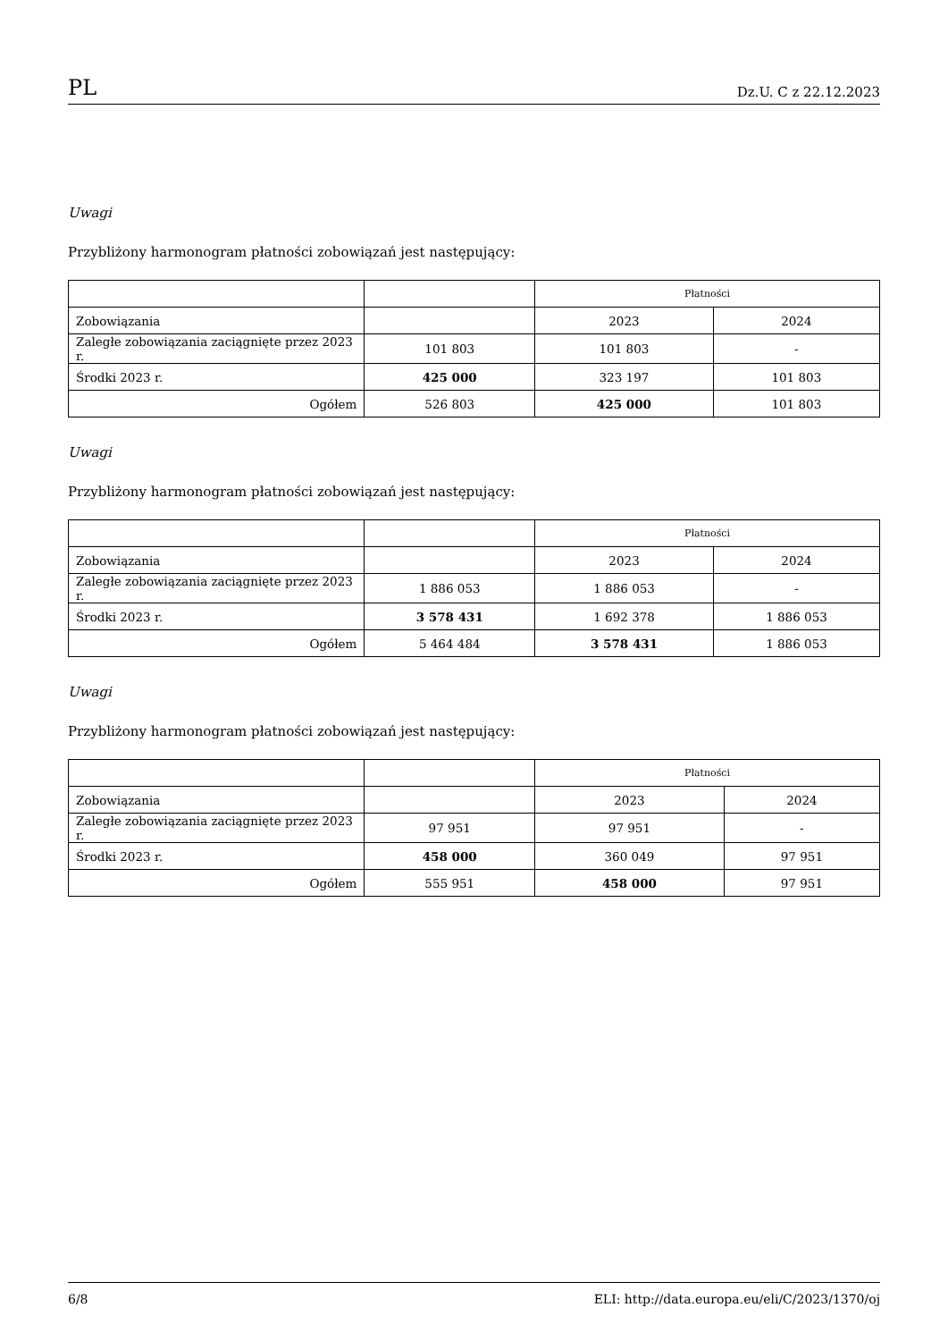PL Dz.U. C z 22.12.2023
Uwagi
Przybliżony harmonogram płatności zobowiązań jest następujący:
| | | Płatności | |
| --- | --- | --- | --- |
| Zobowiązania | | 2023 | 2024 |
| Zaległe zobowiązania zaciągnięte przez 2023 r. | 101 803 | 101 803 | - |
| Środki 2023 r. | 425 000 | 323 197 | 101 803 |
| Ogółem | 526 803 | 425 000 | 101 803 |
Uwagi
Przybliżony harmonogram płatności zobowiązań jest następujący:
| | | Płatności | |
| --- | --- | --- | --- |
| Zobowiązania | | 2023 | 2024 |
| Zaległe zobowiązania zaciągnięte przez 2023 r. | 1 886 053 | 1 886 053 | - |
| Środki 2023 r. | 3 578 431 | 1 692 378 | 1 886 053 |
| Ogółem | 5 464 484 | 3 578 431 | 1 886 053 |
Uwagi
Przybliżony harmonogram płatności zobowiązań jest następujący:
| | | Płatności | |
| --- | --- | --- | --- |
| Zobowiązania | | 2023 | 2024 |
| Zaległe zobowiązania zaciągnięte przez 2023 r. | 97 951 | 97 951 | - |
| Środki 2023 r. | 458 000 | 360 049 | 97 951 |
| Ogółem | 555 951 | 458 000 | 97 951 |
6/8 ELI: http://data.europa.eu/eli/C/2023/1370/oj